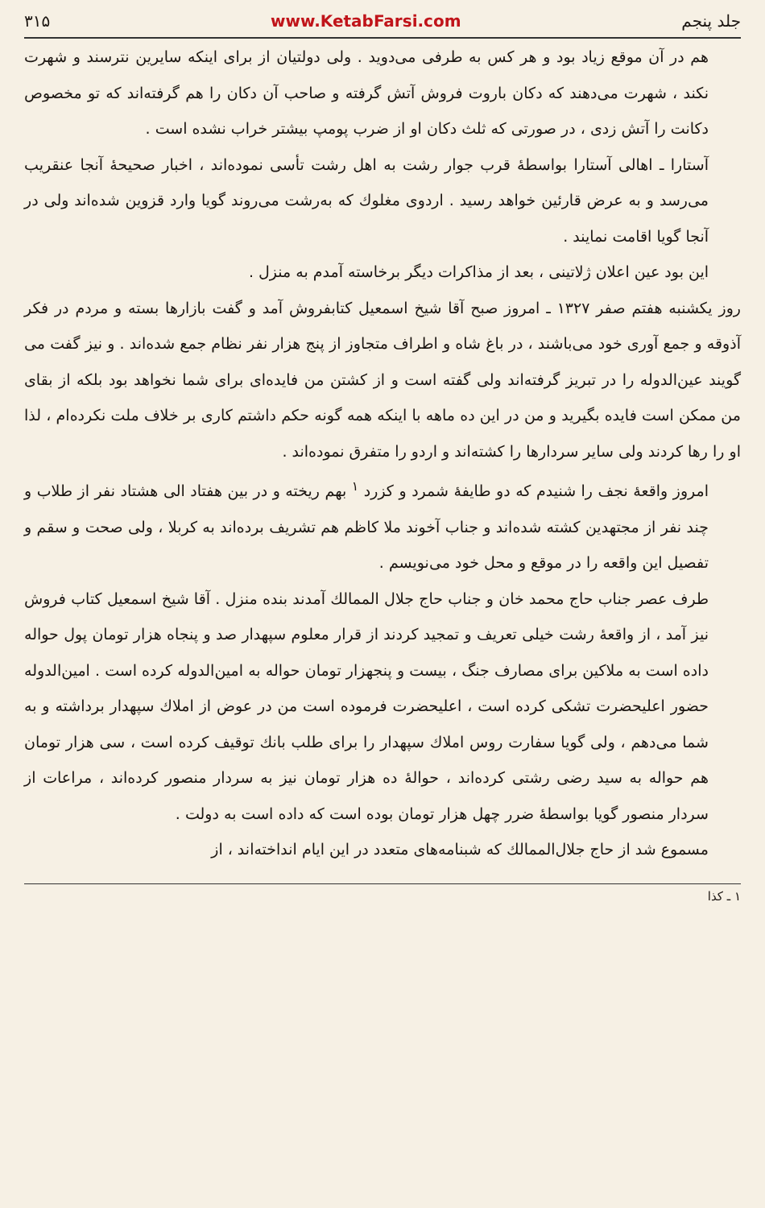جلد پنجم www.KetabFarsi.com ۳۱۵
هم در آن موقع زیاد بود و هر کس به طرفی می‌دوید . ولی دولتیان از برای اینکه سایرین نترسند و شهرت نکند ، شهرت می‌دهند که دکان باروت فروش آتش گرفته و صاحب آن دکان را هم گرفته‌اند که تو مخصوص دکانت را آتش زدی ، در صورتی که ثلث دکان او از ضرب پومپ بیشتر خراب نشده است .
آستارا ـ اهالی آستارا بواسطهٔ قرب جوار رشت به اهل رشت تأسی نموده‌اند ، اخبار صحیحهٔ آنجا عنقریب می‌رسد و به عرض قارئین خواهد رسید . اردوی مغلوك که به‌رشت می‌روند گویا وارد قزوین شده‌اند ولی در آنجا گویا اقامت نمایند .
این بود عین اعلان ژلاتینی ، بعد از مذاکرات دیگر برخاسته آمدم به منزل .
روز یکشنبه هفتم صفر ۱۳۲۷ ـ امروز صبح آقا شیخ اسمعیل کتابفروش آمد و گفت بازارها بسته و مردم در فکر آذوقه و جمع آوری خود می‌باشند ، در باغ شاه و اطراف متجاوز از پنج هزار نفر نظام جمع شده‌اند . و نیز گفت می گویند عین‌الدوله را در تبریز گرفته‌اند ولی گفته است و از کشتن من فایده‌ای برای شما نخواهد بود بلکه از بقای من ممکن است فایده بگیرید و من در این ده ماهه با اینکه همه گونه حکم داشتم کاری بر خلاف ملت نکرده‌ام ، لذا او را رها کردند ولی سایر سردارها را کشته‌اند و اردو را متفرق نموده‌اند .
امروز واقعهٔ نجف را شنیدم که دو طایفهٔ شمرد و کزرد <sup>۱</sup> بهم ریخته و در بین هفتاد الی هشتاد نفر از طلاب و چند نفر از مجتهدین کشته شده‌اند و جناب آخوند ملا کاظم هم تشریف برده‌اند به کربلا ، ولی صحت و سقم و تفصیل این واقعه را در موقع و محل خود می‌نویسم .
طرف عصر جناب حاج محمد خان و جناب حاج جلال الممالك آمدند بنده منزل . آقا شیخ اسمعیل کتاب فروش نیز آمد ، از واقعهٔ رشت خیلی تعریف و تمجید کردند از قرار معلوم سپهدار صد و پنجاه هزار تومان پول حواله داده است به ملاکین برای مصارف جنگ ، بیست و پنجهزار تومان حواله به امین‌الدوله کرده است . امین‌الدوله حضور اعلیحضرت تشکی کرده است ، اعلیحضرت فرموده است من در عوض از املاك سپهدار برداشته و به شما می‌دهم ، ولی گویا سفارت روس املاك سپهدار را برای طلب بانك توقیف کرده است ، سی هزار تومان هم حواله به سید رضی رشتی کرده‌اند ، حوالهٔ ده هزار تومان نیز به سردار منصور کرده‌اند ، مراعات از سردار منصور گویا بواسطهٔ ضرر چهل هزار تومان بوده است که داده است به دولت .
مسموع شد از حاج جلال‌الممالك که شبنامه‌های متعدد در این ایام انداخته‌اند ، از
۱ ـ کذا